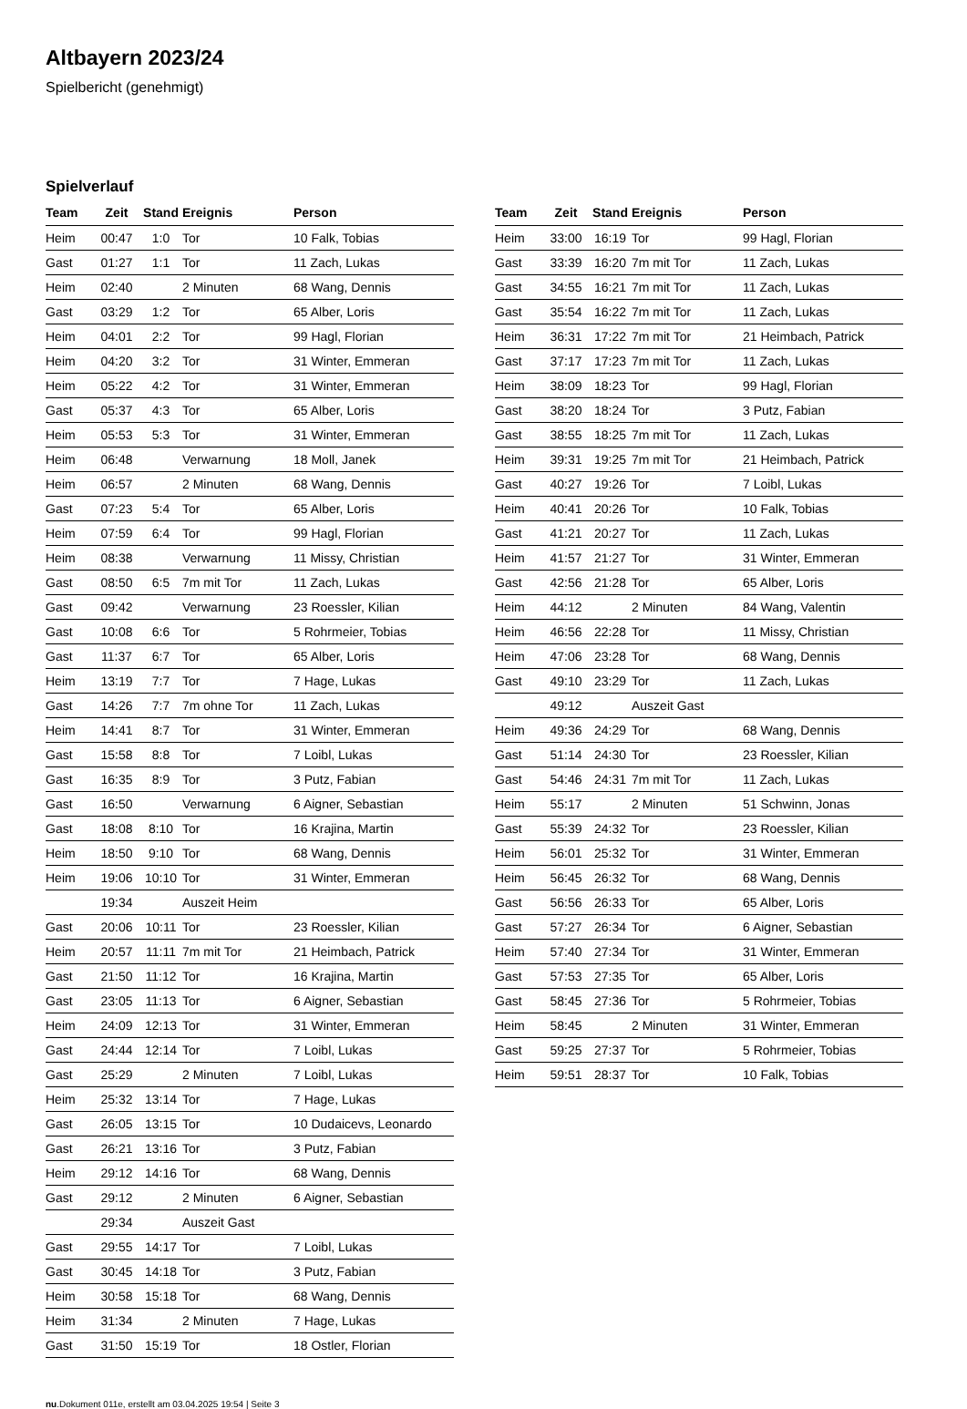Altbayern 2023/24
Spielbericht (genehmigt)
Spielverlauf
| Team | Zeit | Stand | Ereignis | Person |
| --- | --- | --- | --- | --- |
| Heim | 00:47 | 1:0 | Tor | 10 Falk, Tobias |
| Gast | 01:27 | 1:1 | Tor | 11 Zach, Lukas |
| Heim | 02:40 | | 2 Minuten | 68 Wang, Dennis |
| Gast | 03:29 | 1:2 | Tor | 65 Alber, Loris |
| Heim | 04:01 | 2:2 | Tor | 99 Hagl, Florian |
| Heim | 04:20 | 3:2 | Tor | 31 Winter, Emmeran |
| Heim | 05:22 | 4:2 | Tor | 31 Winter, Emmeran |
| Gast | 05:37 | 4:3 | Tor | 65 Alber, Loris |
| Heim | 05:53 | 5:3 | Tor | 31 Winter, Emmeran |
| Heim | 06:48 | | Verwarnung | 18 Moll, Janek |
| Heim | 06:57 | | 2 Minuten | 68 Wang, Dennis |
| Gast | 07:23 | 5:4 | Tor | 65 Alber, Loris |
| Heim | 07:59 | 6:4 | Tor | 99 Hagl, Florian |
| Heim | 08:38 | | Verwarnung | 11 Missy, Christian |
| Gast | 08:50 | 6:5 | 7m mit Tor | 11 Zach, Lukas |
| Gast | 09:42 | | Verwarnung | 23 Roessler, Kilian |
| Gast | 10:08 | 6:6 | Tor | 5 Rohrmeier, Tobias |
| Gast | 11:37 | 6:7 | Tor | 65 Alber, Loris |
| Heim | 13:19 | 7:7 | Tor | 7 Hage, Lukas |
| Gast | 14:26 | 7:7 | 7m ohne Tor | 11 Zach, Lukas |
| Heim | 14:41 | 8:7 | Tor | 31 Winter, Emmeran |
| Gast | 15:58 | 8:8 | Tor | 7 Loibl, Lukas |
| Gast | 16:35 | 8:9 | Tor | 3 Putz, Fabian |
| Gast | 16:50 | | Verwarnung | 6 Aigner, Sebastian |
| Gast | 18:08 | 8:10 | Tor | 16 Krajina, Martin |
| Heim | 18:50 | 9:10 | Tor | 68 Wang, Dennis |
| Heim | 19:06 | 10:10 | Tor | 31 Winter, Emmeran |
| | 19:34 | | Auszeit Heim | |
| Gast | 20:06 | 10:11 | Tor | 23 Roessler, Kilian |
| Heim | 20:57 | 11:11 | 7m mit Tor | 21 Heimbach, Patrick |
| Gast | 21:50 | 11:12 | Tor | 16 Krajina, Martin |
| Gast | 23:05 | 11:13 | Tor | 6 Aigner, Sebastian |
| Heim | 24:09 | 12:13 | Tor | 31 Winter, Emmeran |
| Gast | 24:44 | 12:14 | Tor | 7 Loibl, Lukas |
| Gast | 25:29 | | 2 Minuten | 7 Loibl, Lukas |
| Heim | 25:32 | 13:14 | Tor | 7 Hage, Lukas |
| Gast | 26:05 | 13:15 | Tor | 10 Dudaicevs, Leonardo |
| Gast | 26:21 | 13:16 | Tor | 3 Putz, Fabian |
| Heim | 29:12 | 14:16 | Tor | 68 Wang, Dennis |
| Gast | 29:12 | | 2 Minuten | 6 Aigner, Sebastian |
| | 29:34 | | Auszeit Gast | |
| Gast | 29:55 | 14:17 | Tor | 7 Loibl, Lukas |
| Gast | 30:45 | 14:18 | Tor | 3 Putz, Fabian |
| Heim | 30:58 | 15:18 | Tor | 68 Wang, Dennis |
| Heim | 31:34 | | 2 Minuten | 7 Hage, Lukas |
| Gast | 31:50 | 15:19 | Tor | 18 Ostler, Florian |
| Team | Zeit | Stand | Ereignis | Person |
| --- | --- | --- | --- | --- |
| Heim | 33:00 | 16:19 | Tor | 99 Hagl, Florian |
| Gast | 33:39 | 16:20 | 7m mit Tor | 11 Zach, Lukas |
| Gast | 34:55 | 16:21 | 7m mit Tor | 11 Zach, Lukas |
| Gast | 35:54 | 16:22 | 7m mit Tor | 11 Zach, Lukas |
| Heim | 36:31 | 17:22 | 7m mit Tor | 21 Heimbach, Patrick |
| Gast | 37:17 | 17:23 | 7m mit Tor | 11 Zach, Lukas |
| Heim | 38:09 | 18:23 | Tor | 99 Hagl, Florian |
| Gast | 38:20 | 18:24 | Tor | 3 Putz, Fabian |
| Gast | 38:55 | 18:25 | 7m mit Tor | 11 Zach, Lukas |
| Heim | 39:31 | 19:25 | 7m mit Tor | 21 Heimbach, Patrick |
| Gast | 40:27 | 19:26 | Tor | 7 Loibl, Lukas |
| Heim | 40:41 | 20:26 | Tor | 10 Falk, Tobias |
| Gast | 41:21 | 20:27 | Tor | 11 Zach, Lukas |
| Heim | 41:57 | 21:27 | Tor | 31 Winter, Emmeran |
| Gast | 42:56 | 21:28 | Tor | 65 Alber, Loris |
| Heim | 44:12 | | 2 Minuten | 84 Wang, Valentin |
| Heim | 46:56 | 22:28 | Tor | 11 Missy, Christian |
| Heim | 47:06 | 23:28 | Tor | 68 Wang, Dennis |
| Gast | 49:10 | 23:29 | Tor | 11 Zach, Lukas |
| | 49:12 | | Auszeit Gast | |
| Heim | 49:36 | 24:29 | Tor | 68 Wang, Dennis |
| Gast | 51:14 | 24:30 | Tor | 23 Roessler, Kilian |
| Gast | 54:46 | 24:31 | 7m mit Tor | 11 Zach, Lukas |
| Heim | 55:17 | | 2 Minuten | 51 Schwinn, Jonas |
| Gast | 55:39 | 24:32 | Tor | 23 Roessler, Kilian |
| Heim | 56:01 | 25:32 | Tor | 31 Winter, Emmeran |
| Heim | 56:45 | 26:32 | Tor | 68 Wang, Dennis |
| Gast | 56:56 | 26:33 | Tor | 65 Alber, Loris |
| Gast | 57:27 | 26:34 | Tor | 6 Aigner, Sebastian |
| Heim | 57:40 | 27:34 | Tor | 31 Winter, Emmeran |
| Gast | 57:53 | 27:35 | Tor | 65 Alber, Loris |
| Gast | 58:45 | 27:36 | Tor | 5 Rohrmeier, Tobias |
| Heim | 58:45 | | 2 Minuten | 31 Winter, Emmeran |
| Gast | 59:25 | 27:37 | Tor | 5 Rohrmeier, Tobias |
| Heim | 59:51 | 28:37 | Tor | 10 Falk, Tobias |
nu.Dokument 011e, erstellt am 03.04.2025 19:54 | Seite 3